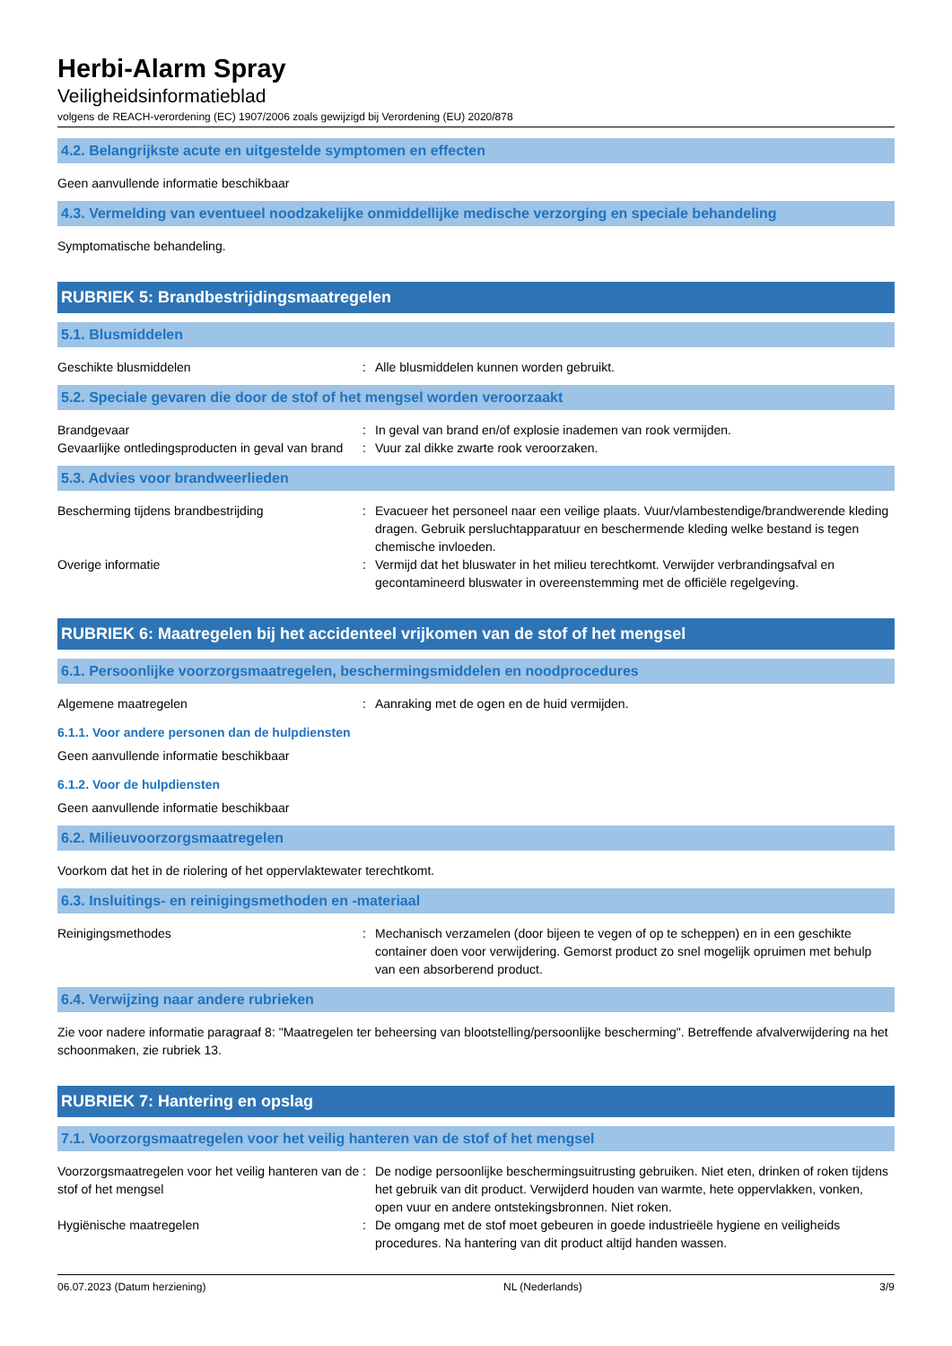Herbi-Alarm Spray
Veiligheidsinformatieblad
volgens de REACH-verordening (EC) 1907/2006 zoals gewijzigd bij Verordening (EU) 2020/878
4.2. Belangrijkste acute en uitgestelde symptomen en effecten
Geen aanvullende informatie beschikbaar
4.3. Vermelding van eventueel noodzakelijke onmiddellijke medische verzorging en speciale behandeling
Symptomatische behandeling.
RUBRIEK 5: Brandbestrijdingsmaatregelen
5.1. Blusmiddelen
Geschikte blusmiddelen : Alle blusmiddelen kunnen worden gebruikt.
5.2. Speciale gevaren die door de stof of het mengsel worden veroorzaakt
Brandgevaar : In geval van brand en/of explosie inademen van rook vermijden.
Gevaarlijke ontledingsproducten in geval van brand
: Vuur zal dikke zwarte rook veroorzaken.
5.3. Advies voor brandweerlieden
Bescherming tijdens brandbestrijding : Evacueer het personeel naar een veilige plaats. Vuur/vlambestendige/brandwerende kleding dragen. Gebruik persluchtapparatuur en beschermende kleding welke bestand is tegen chemische invloeden.
Overige informatie : Vermijd dat het bluswater in het milieu terechtkomt. Verwijder verbrandingsafval en gecontamineerd bluswater in overeenstemming met de officiële regelgeving.
RUBRIEK 6: Maatregelen bij het accidenteel vrijkomen van de stof of het mengsel
6.1. Persoonlijke voorzorgsmaatregelen, beschermingsmiddelen en noodprocedures
Algemene maatregelen : Aanraking met de ogen en de huid vermijden.
6.1.1. Voor andere personen dan de hulpdiensten
Geen aanvullende informatie beschikbaar
6.1.2. Voor de hulpdiensten
Geen aanvullende informatie beschikbaar
6.2. Milieuvoorzorgsmaatregelen
Voorkom dat het in de riolering of het oppervlaktewater terechtkomt.
6.3. Insluitings- en reinigingsmethoden en -materiaal
Reinigingsmethodes : Mechanisch verzamelen (door bijeen te vegen of op te scheppen) en in een geschikte container doen voor verwijdering. Gemorst product zo snel mogelijk opruimen met behulp van een absorberend product.
6.4. Verwijzing naar andere rubrieken
Zie voor nadere informatie paragraaf 8: "Maatregelen ter beheersing van blootstelling/persoonlijke bescherming". Betreffende afvalverwijdering na het schoonmaken, zie rubriek 13.
RUBRIEK 7: Hantering en opslag
7.1. Voorzorgsmaatregelen voor het veilig hanteren van de stof of het mengsel
Voorzorgsmaatregelen voor het veilig hanteren van de stof of het mengsel
: De nodige persoonlijke beschermingsuitrusting gebruiken. Niet eten, drinken of roken tijdens het gebruik van dit product. Verwijderd houden van warmte, hete oppervlakken, vonken, open vuur en andere ontstekingsbronnen. Niet roken.
Hygiënische maatregelen : De omgang met de stof moet gebeuren in goede industrieële hygiene en veiligheids procedures. Na hantering van dit product altijd handen wassen.
06.07.2023 (Datum herziening) NL (Nederlands) 3/9